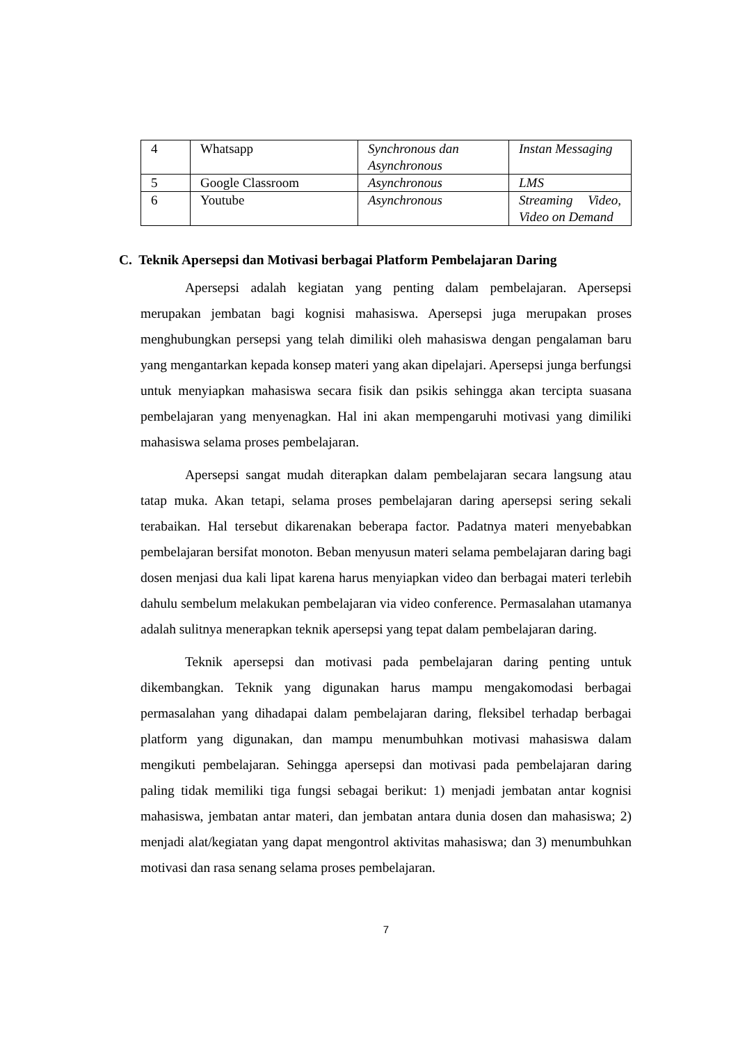| 4 | Whatsapp | Synchronous dan Asynchronous | Instan Messaging |
| 5 | Google Classroom | Asynchronous | LMS |
| 6 | Youtube | Asynchronous | Streaming Video, Video on Demand |
C. Teknik Apersepsi dan Motivasi berbagai Platform Pembelajaran Daring
Apersepsi adalah kegiatan yang penting dalam pembelajaran. Apersepsi merupakan jembatan bagi kognisi mahasiswa. Apersepsi juga merupakan proses menghubungkan persepsi yang telah dimiliki oleh mahasiswa dengan pengalaman baru yang mengantarkan kepada konsep materi yang akan dipelajari. Apersepsi junga berfungsi untuk menyiapkan mahasiswa secara fisik dan psikis sehingga akan tercipta suasana pembelajaran yang menyenagkan. Hal ini akan mempengaruhi motivasi yang dimiliki mahasiswa selama proses pembelajaran.
Apersepsi sangat mudah diterapkan dalam pembelajaran secara langsung atau tatap muka. Akan tetapi, selama proses pembelajaran daring apersepsi sering sekali terabaikan. Hal tersebut dikarenakan beberapa factor. Padatnya materi menyebabkan pembelajaran bersifat monoton. Beban menyusun materi selama pembelajaran daring bagi dosen menjasi dua kali lipat karena harus menyiapkan video dan berbagai materi terlebih dahulu sembelum melakukan pembelajaran via video conference. Permasalahan utamanya adalah sulitnya menerapkan teknik apersepsi yang tepat dalam pembelajaran daring.
Teknik apersepsi dan motivasi pada pembelajaran daring penting untuk dikembangkan. Teknik yang digunakan harus mampu mengakomodasi berbagai permasalahan yang dihadapai dalam pembelajaran daring, fleksibel terhadap berbagai platform yang digunakan, dan mampu menumbuhkan motivasi mahasiswa dalam mengikuti pembelajaran. Sehingga apersepsi dan motivasi pada pembelajaran daring paling tidak memiliki tiga fungsi sebagai berikut: 1) menjadi jembatan antar kognisi mahasiswa, jembatan antar materi, dan jembatan antara dunia dosen dan mahasiswa; 2) menjadi alat/kegiatan yang dapat mengontrol aktivitas mahasiswa; dan 3) menumbuhkan motivasi dan rasa senang selama proses pembelajaran.
7